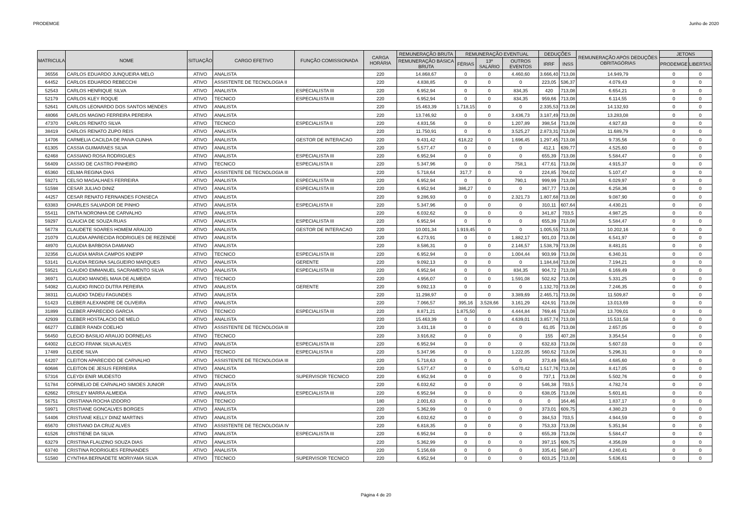PRODEMGE Junho de 2020
| MATRICULA | NOME | SITUAÇÃO | CARGO EFETIVO | FUNÇÃO COMISSIONADA | CARGA HORÁRIA | REMUNERAÇÃO BRUTA | REMUNERAÇÃO EVENTUAL | | | DEDUÇÕES | | REMUNERAÇÃO APÓS DEDUÇÕES OBRITAGÓRIAS | JETONS | |
| --- | --- | --- | --- | --- | --- | --- | --- | --- | --- | --- | --- | --- | --- | --- |
| | | | | | | REMUNERAÇÃO BÁSICA BRUTA | FÉRIAS | 13º SALÁRIO | OUTROS EVENTOS | IRRF | INSS | | PRODEMGE | LIBERTAS |
| 36556 | CARLOS EDUARDO JUNQUEIRA MELO | ATIVO | ANALISTA | | 220 | 14.868,67 | 0 | 0 | 4.460,60 | 3.666,40 | 713,08 | 14.949,79 | 0 | 0 |
| 64452 | CARLOS EDUARDO REBECCHI | ATIVO | ASSISTENTE DE TECNOLOGIA II | | 220 | 4.838,85 | 0 | 0 | 0 | 223,05 | 536,37 | 4.079,43 | 0 | 0 |
| 52543 | CARLOS HENRIQUE SILVA | ATIVO | ANALISTA | ESPECIALISTA III | 220 | 6.952,94 | 0 | 0 | 834,35 | 420 | 713,08 | 6.654,21 | 0 | 0 |
| 52179 | CARLOS KLEY ROQUE | ATIVO | TECNICO | ESPECIALISTA III | 220 | 6.952,94 | 0 | 0 | 834,35 | 959,66 | 713,08 | 6.114,55 | 0 | 0 |
| 52641 | CARLOS LEONARDO DOS SANTOS MENDES | ATIVO | ANALISTA | | 220 | 15.463,39 | 1.718,15 | 0 | 0 | 2.335,53 | 713,08 | 14.132,93 | 0 | 0 |
| 48066 | CARLOS MAGNO FERREIRA PEREIRA | ATIVO | ANALISTA | | 220 | 13.746,92 | 0 | 0 | 3.436,73 | 3.187,49 | 713,08 | 13.283,08 | 0 | 0 |
| 47370 | CARLOS RENATO SILVA | ATIVO | TECNICO | ESPECIALISTA II | 220 | 4.831,56 | 0 | 0 | 1.207,89 | 398,54 | 713,08 | 4.927,83 | 0 | 0 |
| 38419 | CARLOS RENATO ZUPO REIS | ATIVO | ANALISTA | | 220 | 11.750,91 | 0 | 0 | 3.525,27 | 2.873,31 | 713,08 | 11.689,79 | 0 | 0 |
| 14706 | CARMELIA CACILDA DE PAIVA CUNHA | ATIVO | ANALISTA | GESTOR DE INTERACAO | 220 | 9.431,42 | 618,22 | 0 | 1.696,45 | 1.297,45 | 713,08 | 9.735,56 | 0 | 0 |
| 61305 | CASSIA GUIMARAES SILVA | ATIVO | ANALISTA | | 220 | 5.577,47 | 0 | 0 | 0 | 412,1 | 639,77 | 4.525,60 | 0 | 0 |
| 62468 | CASSIANO ROSA RODRIGUES | ATIVO | ANALISTA | ESPECIALISTA III | 220 | 6.952,94 | 0 | 0 | 0 | 655,39 | 713,08 | 5.584,47 | 0 | 0 |
| 56409 | CASSIO DE CASTRO PINHEIRO | ATIVO | TECNICO | ESPECIALISTA II | 220 | 5.347,96 | 0 | 0 | 758,1 | 477,61 | 713,08 | 4.915,37 | 0 | 0 |
| 65360 | CELMA REGINA DIAS | ATIVO | ASSISTENTE DE TECNOLOGIA III | | 220 | 5.718,64 | 317,7 | 0 | 0 | 224,85 | 704,02 | 5.107,47 | 0 | 0 |
| 59271 | CELSO MAGALHAES FERREIRA | ATIVO | ANALISTA | ESPECIALISTA III | 220 | 6.952,94 | 0 | 0 | 790,1 | 999,99 | 713,08 | 6.029,97 | 0 | 0 |
| 51598 | CESAR JULIAO DINIZ | ATIVO | ANALISTA | ESPECIALISTA III | 220 | 6.952,94 | 386,27 | 0 | 0 | 367,77 | 713,08 | 6.258,36 | 0 | 0 |
| 44257 | CESAR RENATO FERNANDES FONSECA | ATIVO | ANALISTA | | 220 | 9.286,93 | 0 | 0 | 2.321,73 | 1.807,68 | 713,08 | 9.087,90 | 0 | 0 |
| 63383 | CHARLES SALVADOR DE PINHO | ATIVO | ANALISTA | ESPECIALISTA II | 220 | 5.347,96 | 0 | 0 | 0 | 310,11 | 607,64 | 4.430,21 | 0 | 0 |
| 55411 | CINTIA NORONHA DE CARVALHO | ATIVO | ANALISTA | | 220 | 6.032,62 | 0 | 0 | 0 | 341,87 | 703,5 | 4.987,25 | 0 | 0 |
| 59297 | CLAUCIA DE SOUZA RUAS | ATIVO | ANALISTA | ESPECIALISTA III | 220 | 6.952,94 | 0 | 0 | 0 | 655,39 | 713,08 | 5.584,47 | 0 | 0 |
| 56778 | CLAUDETE SOARES HOMEM ARAUJO | ATIVO | ANALISTA | GESTOR DE INTERACAO | 220 | 10.001,34 | 1.919,45 | 0 | 0 | 1.005,55 | 713,08 | 10.202,16 | 0 | 0 |
| 21079 | CLAUDIA APARECIDA RODRIGUES DE REZENDE | ATIVO | ANALISTA | | 220 | 6.273,91 | 0 | 0 | 1.882,17 | 901,03 | 713,08 | 6.541,97 | 0 | 0 |
| 48970 | CLAUDIA BARBOSA DAMIANO | ATIVO | ANALISTA | | 220 | 8.586,31 | 0 | 0 | 2.146,57 | 1.538,79 | 713,08 | 8.481,01 | 0 | 0 |
| 32356 | CLAUDIA MARIA CAMPOS KNEIPP | ATIVO | TECNICO | ESPECIALISTA III | 220 | 6.952,94 | 0 | 0 | 1.004,44 | 903,99 | 713,08 | 6.340,31 | 0 | 0 |
| 53141 | CLAUDIA REGINA SALGUEIRO MARQUES | ATIVO | ANALISTA | GERENTE | 220 | 9.092,13 | 0 | 0 | 0 | 1.184,84 | 713,08 | 7.194,21 | 0 | 0 |
| 59521 | CLAUDIO EMMANUEL SACRAMENTO SILVA | ATIVO | ANALISTA | ESPECIALISTA III | 220 | 6.952,94 | 0 | 0 | 834,35 | 904,72 | 713,08 | 6.169,49 | 0 | 0 |
| 36971 | CLAUDIO MANOEL MAIA DE ALMEIDA | ATIVO | TECNICO | | 220 | 4.956,07 | 0 | 0 | 1.591,08 | 502,82 | 713,08 | 5.331,25 | 0 | 0 |
| 54082 | CLAUDIO RINCO DUTRA PEREIRA | ATIVO | ANALISTA | GERENTE | 220 | 9.092,13 | 0 | 0 | 0 | 1.132,70 | 713,08 | 7.246,35 | 0 | 0 |
| 38311 | CLAUDIO TADEU FAGUNDES | ATIVO | ANALISTA | | 220 | 11.298,97 | 0 | 0 | 3.389,69 | 2.465,71 | 713,08 | 11.509,87 | 0 | 0 |
| 51423 | CLEBER ALEXANDRE DE OLIVEIRA | ATIVO | ANALISTA | | 220 | 7.066,57 | 395,16 | 3.528,66 | 3.161,29 | 424,91 | 713,08 | 13.013,69 | 0 | 0 |
| 31899 | CLEBER APARECIDO GARCIA | ATIVO | TECNICO | ESPECIALISTA III | 220 | 8.871,21 | 1.875,50 | 0 | 4.444,84 | 769,46 | 713,08 | 13.709,01 | 0 | 0 |
| 42939 | CLEBER HOSTALACIO DE MELO | ATIVO | ANALISTA | | 220 | 15.463,39 | 0 | 0 | 4.639,01 | 3.857,74 | 713,08 | 15.531,58 | 0 | 0 |
| 66277 | CLEBER RANDI COELHO | ATIVO | ASSISTENTE DE TECNOLOGIA III | | 220 | 3.431,18 | 0 | 0 | 0 | 61,05 | 713,08 | 2.657,05 | 0 | 0 |
| 56450 | CLECIO BASILIO ARAUJO DORNELAS | ATIVO | TECNICO | | 220 | 3.916,82 | 0 | 0 | 0 | 155 | 407,28 | 3.354,54 | 0 | 0 |
| 64002 | CLECIO FRANK SILVA ALVES | ATIVO | ANALISTA | ESPECIALISTA III | 220 | 6.952,94 | 0 | 0 | 0 | 632,83 | 713,08 | 5.607,03 | 0 | 0 |
| 17489 | CLEIDE SILVA | ATIVO | TECNICO | ESPECIALISTA II | 220 | 5.347,96 | 0 | 0 | 1.222,05 | 560,62 | 713,08 | 5.296,31 | 0 | 0 |
| 64207 | CLEITON APARECIDO DE CARVALHO | ATIVO | ASSISTENTE DE TECNOLOGIA III | | 220 | 5.718,63 | 0 | 0 | 0 | 373,49 | 659,54 | 4.685,60 | 0 | 0 |
| 60686 | CLEITON DE JESUS FERREIRA | ATIVO | ANALISTA | | 220 | 5.577,47 | 0 | 0 | 5.070,42 | 1.517,76 | 713,08 | 8.417,05 | 0 | 0 |
| 57316 | CLEYDI ENIR MUDESTO | ATIVO | TECNICO | SUPERVISOR TECNICO | 220 | 6.952,94 | 0 | 0 | 0 | 737,1 | 713,08 | 5.502,76 | 0 | 0 |
| 51784 | CORNELIO DE CARVALHO SIMOES JUNIOR | ATIVO | ANALISTA | | 220 | 6.032,62 | 0 | 0 | 0 | 546,38 | 703,5 | 4.782,74 | 0 | 0 |
| 62662 | CRISLEY MARRA ALMEIDA | ATIVO | ANALISTA | ESPECIALISTA III | 220 | 6.952,94 | 0 | 0 | 0 | 638,05 | 713,08 | 5.601,81 | 0 | 0 |
| 56751 | CRISTIANA ROCHA IZIDORO | ATIVO | TECNICO | | 180 | 2.001,63 | 0 | 0 | 0 | 0 | 164,46 | 1.837,17 | 0 | 0 |
| 59971 | CRISTIANE GONCALVES BORGES | ATIVO | ANALISTA | | 220 | 5.362,99 | 0 | 0 | 0 | 373,01 | 609,75 | 4.380,23 | 0 | 0 |
| 54406 | CRISTIANE KELLY DINIZ MARTINS | ATIVO | ANALISTA | | 220 | 6.032,62 | 0 | 0 | 0 | 384,53 | 703,5 | 4.944,59 | 0 | 0 |
| 65670 | CRISTIANO DA CRUZ ALVES | ATIVO | ASSISTENTE DE TECNOLOGIA IV | | 220 | 6.818,35 | 0 | 0 | 0 | 753,33 | 713,08 | 5.351,94 | 0 | 0 |
| 61526 | CRISTIENE DA SILVA | ATIVO | ANALISTA | ESPECIALISTA III | 220 | 6.952,94 | 0 | 0 | 0 | 655,39 | 713,08 | 5.584,47 | 0 | 0 |
| 63279 | CRISTINA FLAUZINO SOUZA DIAS | ATIVO | ANALISTA | | 220 | 5.362,99 | 0 | 0 | 0 | 397,15 | 609,75 | 4.356,09 | 0 | 0 |
| 63740 | CRISTINA RODRIGUES FERNANDES | ATIVO | ANALISTA | | 220 | 5.156,69 | 0 | 0 | 0 | 335,41 | 580,87 | 4.240,41 | 0 | 0 |
| 51580 | CYNTHIA BERNADETE MORIYAMA SILVA | ATIVO | TECNICO | SUPERVISOR TECNICO | 220 | 6.952,94 | 0 | 0 | 0 | 603,25 | 713,08 | 5.636,61 | 0 | 0 |
Página 4 de 20